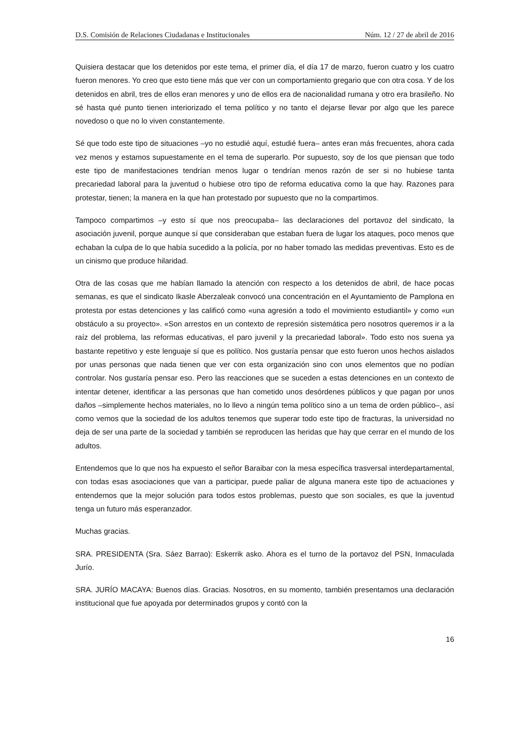D.S. Comisión de Relaciones Ciudadanas e Institucionales Núm. 12 / 27 de abril de 2016
Quisiera destacar que los detenidos por este tema, el primer día, el día 17 de marzo, fueron cuatro y los cuatro fueron menores. Yo creo que esto tiene más que ver con un comportamiento gregario que con otra cosa. Y de los detenidos en abril, tres de ellos eran menores y uno de ellos era de nacionalidad rumana y otro era brasileño. No sé hasta qué punto tienen interiorizado el tema político y no tanto el dejarse llevar por algo que les parece novedoso o que no lo viven constantemente.
Sé que todo este tipo de situaciones –yo no estudié aquí, estudié fuera– antes eran más frecuentes, ahora cada vez menos y estamos supuestamente en el tema de superarlo. Por supuesto, soy de los que piensan que todo este tipo de manifestaciones tendrían menos lugar o tendrían menos razón de ser si no hubiese tanta precariedad laboral para la juventud o hubiese otro tipo de reforma educativa como la que hay. Razones para protestar, tienen; la manera en la que han protestado por supuesto que no la compartimos.
Tampoco compartimos –y esto sí que nos preocupaba– las declaraciones del portavoz del sindicato, la asociación juvenil, porque aunque sí que consideraban que estaban fuera de lugar los ataques, poco menos que echaban la culpa de lo que había sucedido a la policía, por no haber tomado las medidas preventivas. Esto es de un cinismo que produce hilaridad.
Otra de las cosas que me habían llamado la atención con respecto a los detenidos de abril, de hace pocas semanas, es que el sindicato Ikasle Aberzaleak convocó una concentración en el Ayuntamiento de Pamplona en protesta por estas detenciones y las calificó como «una agresión a todo el movimiento estudiantil» y como «un obstáculo a su proyecto». «Son arrestos en un contexto de represión sistemática pero nosotros queremos ir a la raíz del problema, las reformas educativas, el paro juvenil y la precariedad laboral». Todo esto nos suena ya bastante repetitivo y este lenguaje sí que es político. Nos gustaría pensar que esto fueron unos hechos aislados por unas personas que nada tienen que ver con esta organización sino con unos elementos que no podían controlar. Nos gustaría pensar eso. Pero las reacciones que se suceden a estas detenciones en un contexto de intentar detener, identificar a las personas que han cometido unos desórdenes públicos y que pagan por unos daños –simplemente hechos materiales, no lo llevo a ningún tema político sino a un tema de orden público–, así como vemos que la sociedad de los adultos tenemos que superar todo este tipo de fracturas, la universidad no deja de ser una parte de la sociedad y también se reproducen las heridas que hay que cerrar en el mundo de los adultos.
Entendemos que lo que nos ha expuesto el señor Baraibar con la mesa específica trasversal interdepartamental, con todas esas asociaciones que van a participar, puede paliar de alguna manera este tipo de actuaciones y entendemos que la mejor solución para todos estos problemas, puesto que son sociales, es que la juventud tenga un futuro más esperanzador.
Muchas gracias.
SRA. PRESIDENTA (Sra. Sáez Barrao): Eskerrik asko. Ahora es el turno de la portavoz del PSN, Inmaculada Jurío.
SRA. JURÍO MACAYA: Buenos días. Gracias. Nosotros, en su momento, también presentamos una declaración institucional que fue apoyada por determinados grupos y contó con la
16